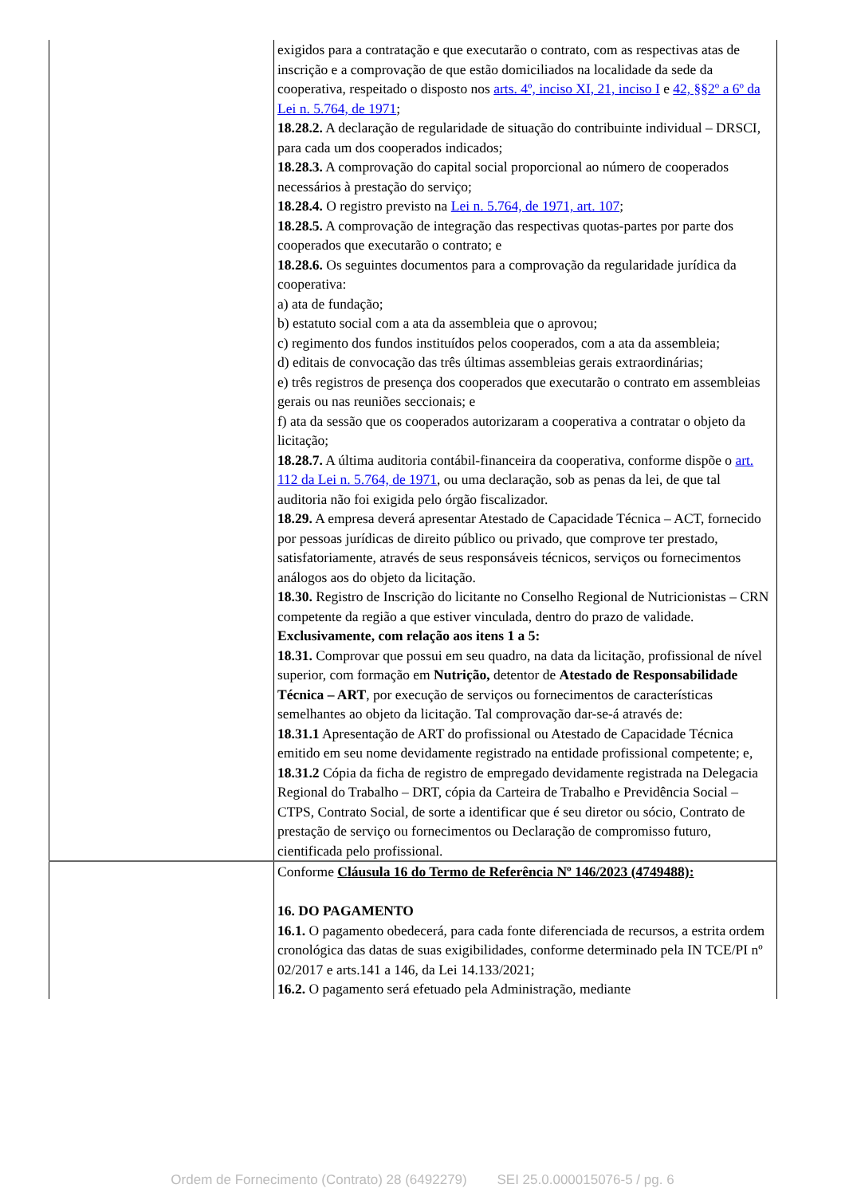| | exigidos para a contratação e que executarão o contrato, com as respectivas atas de inscrição e a comprovação de que estão domiciliados na localidade da sede da cooperativa, respeitado o disposto nos arts. 4º, inciso XI, 21, inciso I e 42, §§2º a 6º da Lei n. 5.764, de 1971 ; 18.28.2. A declaração de regularidade de situação do contribuinte individual – DRSCI, para cada um dos cooperados indicados; 18.28.3. A comprovação do capital social proporcional ao número de cooperados necessários à prestação do serviço; 18.28.4. O registro previsto na Lei n. 5.764, de 1971, art. 107 ; 18.28.5. A comprovação de integração das respectivas quotas-partes por parte dos cooperados que executarão o contrato; e 18.28.6. Os seguintes documentos para a comprovação da regularidade jurídica da cooperativa: a) ata de fundação; b) estatuto social com a ata da assembleia que o aprovou; c) regimento dos fundos instituídos pelos cooperados, com a ata da assembleia; d) editais de convocação das três últimas assembleias gerais extraordinárias; e) três registros de presença dos cooperados que executarão o contrato em assembleias gerais ou nas reuniões seccionais; e f) ata da sessão que os cooperados autorizaram a cooperativa a contratar o objeto da licitação; 18.28.7. A última auditoria contábil-financeira da cooperativa, conforme dispõe o art. 112 da Lei n. 5.764, de 1971 , ou uma declaração, sob as penas da lei, de que tal auditoria não foi exigida pelo órgão fiscalizador. 18.29. A empresa deverá apresentar Atestado de Capacidade Técnica – ACT, fornecido por pessoas jurídicas de direito público ou privado, que comprove ter prestado, satisfatoriamente, através de seus responsáveis técnicos, serviços ou fornecimentos análogos aos do objeto da licitação. 18.30. Registro de Inscrição do licitante no Conselho Regional de Nutricionistas – CRN competente da região a que estiver vinculada, dentro do prazo de validade. Exclusivamente, com relação aos itens 1 a 5: 18.31. Comprovar que possui em seu quadro, na data da licitação, profissional de nível superior, com formação em Nutrição, detentor de Atestado de Responsabilidade Técnica – ART , por execução de serviços ou fornecimentos de características semelhantes ao objeto da licitação. Tal comprovação dar-se-á através de: 18.31.1 Apresentação de ART do profissional ou Atestado de Capacidade Técnica emitido em seu nome devidamente registrado na entidade profissional competente; e, 18.31.2 Cópia da ficha de registro de empregado devidamente registrada na Delegacia Regional do Trabalho – DRT, cópia da Carteira de Trabalho e Previdência Social – CTPS, Contrato Social, de sorte a identificar que é seu diretor ou sócio, Contrato de prestação de serviço ou fornecimentos ou Declaração de compromisso futuro, cientificada pelo profissional. |
| | Conforme Cláusula 16 do Termo de Referência Nº 146/2023 (4749488): 16. DO PAGAMENTO 16.1. O pagamento obedecerá, para cada fonte diferenciada de recursos, a estrita ordem cronológica das datas de suas exigibilidades, conforme determinado pela IN TCE/PI nº 02/2017 e arts.141 a 146, da Lei 14.133/2021; 16.2. O pagamento será efetuado pela Administração, mediante |
Ordem de Fornecimento (Contrato) 28 (6492279) SEI 25.0.000015076-5 / pg. 6